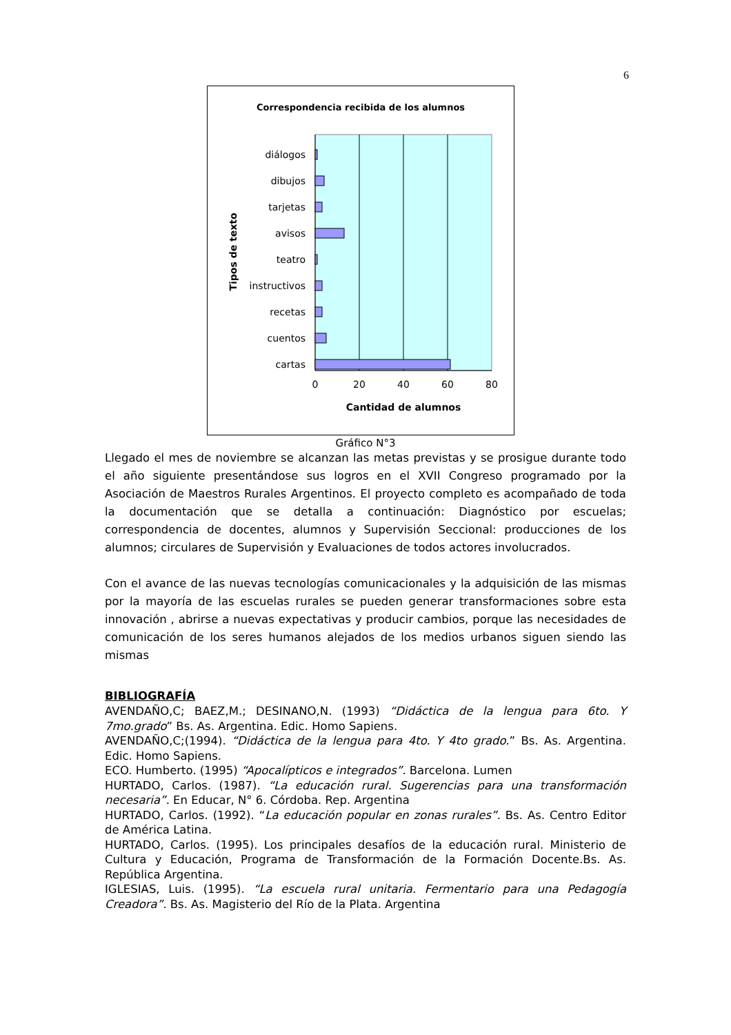6
Correspondencia recibida de los alumnos
diálogos
dibujos
tarjetas
avisos
teatro
instructivos
recetas
cuentos
cartas
0
20
40
60
80
Cantidad de alumnos
Tipos de texto
Gráfico N°3
Llegado el mes de noviembre se alcanzan las metas previstas y se prosigue durante todo el año siguiente presentándose sus logros en el XVII Congreso programado por la Asociación de Maestros Rurales Argentinos. El proyecto completo es acompañado de toda la documentación que se detalla a continuación: Diagnóstico por escuelas; correspondencia de docentes, alumnos y Supervisión Seccional: producciones de los alumnos; circulares de Supervisión y Evaluaciones de todos actores involucrados.
Con el avance de las nuevas tecnologías comunicacionales y la adquisición de las mismas por la mayoría de las escuelas rurales se pueden generar transformaciones sobre esta innovación , abrirse a nuevas expectativas y producir cambios, porque las necesidades de comunicación de los seres humanos alejados de los medios urbanos siguen siendo las mismas
BIBLIOGRAFÍA
AVENDAÑO,C; BAEZ,M.; DESINANO,N. (1993) “Didáctica de la lengua para 6to. Y 7mo.grado” Bs. As. Argentina. Edic. Homo Sapiens.
AVENDAÑO,C;(1994). “Didáctica de la lengua para 4to. Y 4to grado.” Bs. As. Argentina. Edic. Homo Sapiens.
ECO. Humberto. (1995) “Apocalípticos e integrados”. Barcelona. Lumen
HURTADO, Carlos. (1987). “La educación rural. Sugerencias para una transformación necesaria”. En Educar, N° 6. Córdoba. Rep. Argentina
HURTADO, Carlos. (1992). “La educación popular en zonas rurales”. Bs. As. Centro Editor de América Latina.
HURTADO, Carlos. (1995). Los principales desafíos de la educación rural. Ministerio de Cultura y Educación, Programa de Transformación de la Formación Docente.Bs. As. República Argentina.
IGLESIAS, Luis. (1995). “La escuela rural unitaria. Fermentario para una Pedagogía Creadora”. Bs. As. Magisterio del Río de la Plata. Argentina